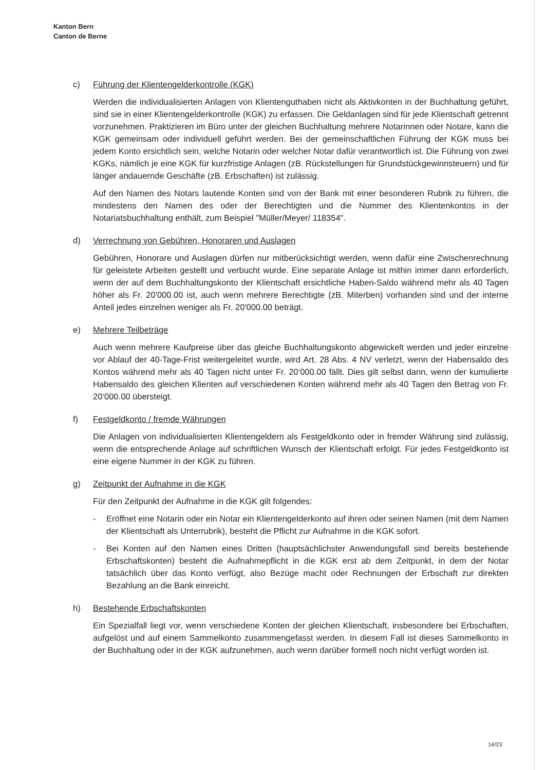Kanton Bern
Canton de Berne
c) Führung der Klientengelderkontrolle (KGK)
Werden die individualisierten Anlagen von Klientenguthaben nicht als Aktivkonten in der Buchhaltung geführt, sind sie in einer Klientengelderkontrolle (KGK) zu erfassen. Die Geldanlagen sind für jede Klientschaft getrennt vorzunehmen. Praktizieren im Büro unter der gleichen Buchhaltung mehrere Notarinnen oder Notare, kann die KGK gemeinsam oder individuell geführt werden. Bei der gemeinschaftlichen Führung der KGK muss bei jedem Konto ersichtlich sein, welche Notarin oder welcher Notar dafür verantwortlich ist. Die Führung von zwei KGKs, nämlich je eine KGK für kurzfristige Anlagen (zB. Rückstellungen für Grundstückgewinnsteuern) und für länger andauernde Geschäfte (zB. Erbschaften) ist zulässig.
Auf den Namen des Notars lautende Konten sind von der Bank mit einer besonderen Rubrik zu führen, die mindestens den Namen des oder der Berechtigten und die Nummer des Klientenkontos in der Notariatsbuchhaltung enthält, zum Beispiel "Müller/Meyer/ 118354".
d) Verrechnung von Gebühren, Honoraren und Auslagen
Gebühren, Honorare und Auslagen dürfen nur mitberücksichtigt werden, wenn dafür eine Zwischenrechnung für geleistete Arbeiten gestellt und verbucht wurde. Eine separate Anlage ist mithin immer dann erforderlich, wenn der auf dem Buchhaltungskonto der Klientschaft ersichtliche Haben-Saldo während mehr als 40 Tagen höher als Fr. 20'000.00 ist, auch wenn mehrere Berechtigte (zB. Miterben) vorhanden sind und der interne Anteil jedes einzelnen weniger als Fr. 20'000.00 beträgt.
e) Mehrere Teilbeträge
Auch wenn mehrere Kaufpreise über das gleiche Buchhaltungskonto abgewickelt werden und jeder einzelne vor Ablauf der 40-Tage-Frist weitergeleitet wurde, wird Art. 28 Abs. 4 NV verletzt, wenn der Habensaldo des Kontos während mehr als 40 Tagen nicht unter Fr. 20‘000.00 fällt. Dies gilt selbst dann, wenn der kumulierte Habensaldo des gleichen Klienten auf verschiedenen Konten während mehr als 40 Tagen den Betrag von Fr. 20‘000.00 übersteigt.
f) Festgeldkonto / fremde Währungen
Die Anlagen von individualisierten Klientengeldern als Festgeldkonto oder in fremder Währung sind zulässig, wenn die entsprechende Anlage auf schriftlichen Wunsch der Klientschaft erfolgt. Für jedes Festgeldkonto ist eine eigene Nummer in der KGK zu führen.
g) Zeitpunkt der Aufnahme in die KGK
Für den Zeitpunkt der Aufnahme in die KGK gilt folgendes:
- Eröffnet eine Notarin oder ein Notar ein Klientengelderkonto auf ihren oder seinen Namen (mit dem Namen der Klientschaft als Unterrubrik), besteht die Pflicht zur Aufnahme in die KGK sofort.
- Bei Konten auf den Namen eines Dritten (hauptsächlichster Anwendungsfall sind bereits bestehende Erbschaftskonten) besteht die Aufnahmepflicht in die KGK erst ab dem Zeitpunkt, in dem der Notar tatsächlich über das Konto verfügt, also Bezüge macht oder Rechnungen der Erbschaft zur direkten Bezahlung an die Bank einreicht.
h) Bestehende Erbschaftskonten
Ein Spezialfall liegt vor, wenn verschiedene Konten der gleichen Klientschaft, insbesondere bei Erbschaften, aufgelöst und auf einem Sammelkonto zusammengefasst werden. In diesem Fall ist dieses Sammelkonto in der Buchhaltung oder in der KGK aufzunehmen, auch wenn darüber formell noch nicht verfügt worden ist.
14/23